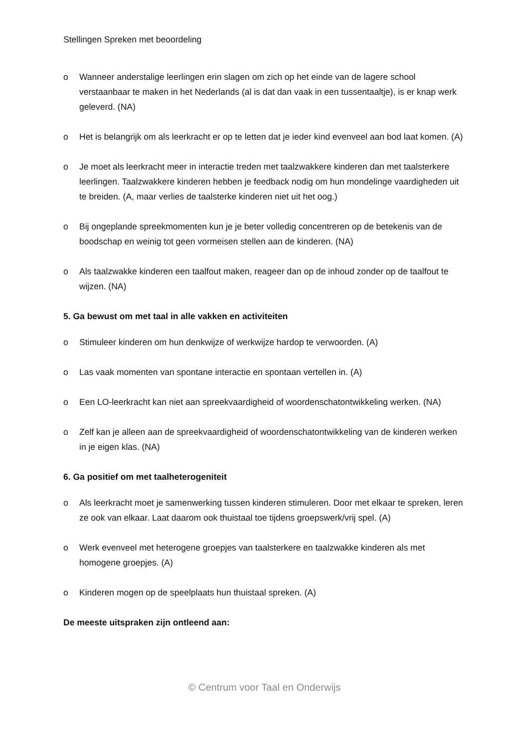Stellingen Spreken met beoordeling
o Wanneer anderstalige leerlingen erin slagen om zich op het einde van de lagere school verstaanbaar te maken in het Nederlands (al is dat dan vaak in een tussentaaltje), is er knap werk geleverd. (NA)
o Het is belangrijk om als leerkracht er op te letten dat je ieder kind evenveel aan bod laat komen. (A)
o Je moet als leerkracht meer in interactie treden met taalzwakkere kinderen dan met taalsterkere leerlingen. Taalzwakkere kinderen hebben je feedback nodig om hun mondelinge vaardigheden uit te breiden. (A, maar verlies de taalsterke kinderen niet uit het oog.)
o Bij ongeplande spreekmomenten kun je je beter volledig concentreren op de betekenis van de boodschap en weinig tot geen vormeisen stellen aan de kinderen. (NA)
o Als taalzwakke kinderen een taalfout maken, reageer dan op de inhoud zonder op de taalfout te wijzen. (NA)
5. Ga bewust om met taal in alle vakken en activiteiten
o Stimuleer kinderen om hun denkwijze of werkwijze hardop te verwoorden. (A)
o Las vaak momenten van spontane interactie en spontaan vertellen in. (A)
o Een LO-leerkracht kan niet aan spreekvaardigheid of woordenschatontwikkeling werken. (NA)
o Zelf kan je alleen aan de spreekvaardigheid of woordenschatontwikkeling van de kinderen werken in je eigen klas. (NA)
6. Ga positief om met taalheterogeniteit
o Als leerkracht moet je samenwerking tussen kinderen stimuleren. Door met elkaar te spreken, leren ze ook van elkaar. Laat daarom ook thuistaal toe tijdens groepswerk/vrij spel. (A)
o Werk evenveel met heterogene groepjes van taalsterkere en taalzwakke kinderen als met homogene groepjes. (A)
o Kinderen mogen op de speelplaats hun thuistaal spreken. (A)
De meeste uitspraken zijn ontleend aan:
© Centrum voor Taal en Onderwijs